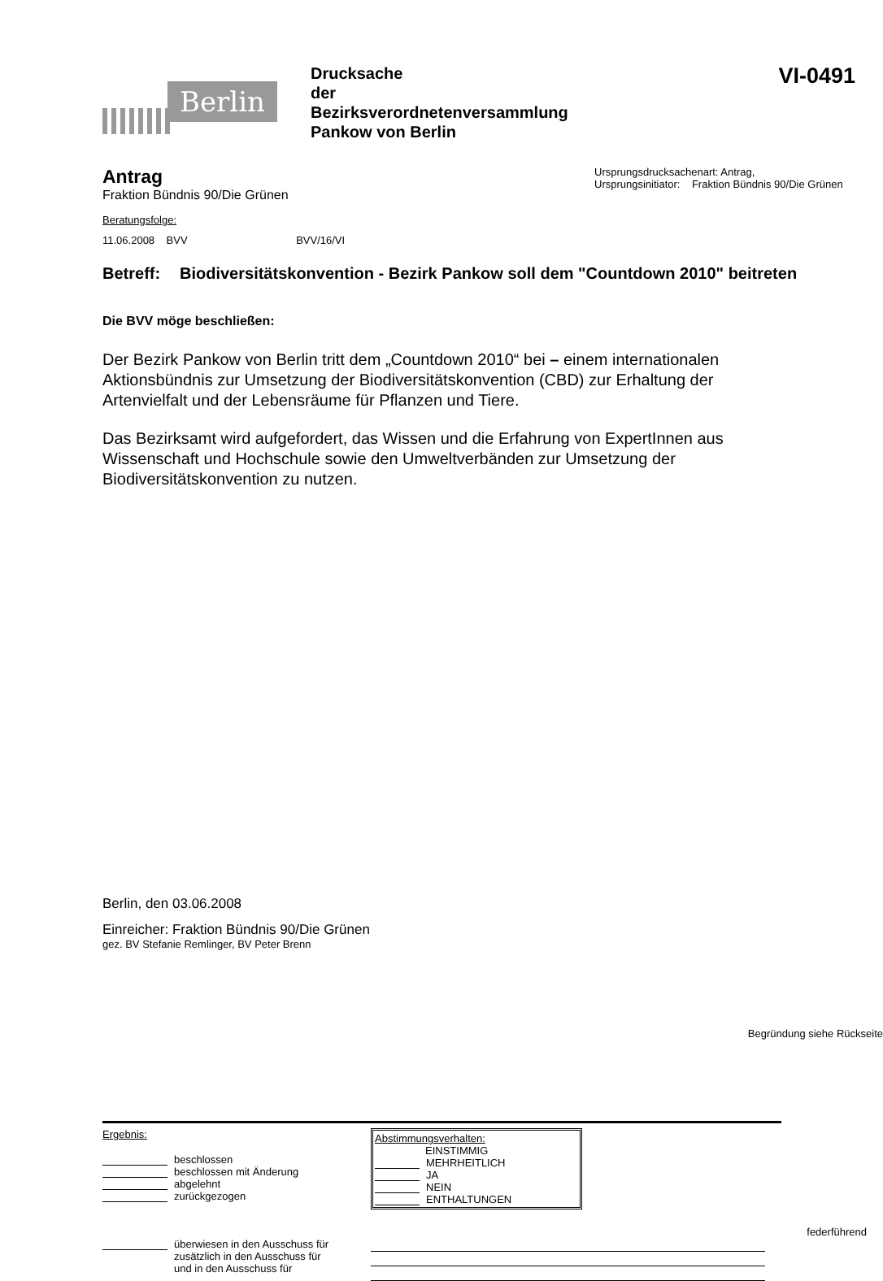Berlin
Drucksache
der
Bezirksverordnetenversammlung
Pankow von Berlin
VI-0491
Antrag
Fraktion Bündnis 90/Die Grünen
Ursprungsdrucksachenart: Antrag,
Ursprungsinitiator: Fraktion Bündnis 90/Die Grünen
Beratungsfolge:
11.06.2008 BVV BVV/16/VI
Betreff:
Biodiversitätskonvention - Bezirk Pankow soll dem "Countdown 2010" beitreten
Die BVV möge beschließen:
Der Bezirk Pankow von Berlin tritt dem „Countdown 2010“ bei – einem internationalen Aktionsbündnis zur Umsetzung der Biodiversitätskonvention (CBD) zur Erhaltung der Artenvielfalt und der Lebensräume für Pflanzen und Tiere.
Das Bezirksamt wird aufgefordert, das Wissen und die Erfahrung von ExpertInnen aus Wissenschaft und Hochschule sowie den Umweltverbänden zur Umsetzung der Biodiversitätskonvention zu nutzen.
Berlin, den 03.06.2008
Einreicher: Fraktion Bündnis 90/Die Grünen
gez. BV Stefanie Remlinger, BV Peter Brenn
Begründung siehe Rückseite
Ergebnis:
beschlossen
beschlossen mit Änderung
abgelehnt
zurückgezogen
Abstimmungsverhalten:
EINSTIMMIG
MEHRHEITLICH
JA
NEIN
ENTHALTUNGEN
federführend
überwiesen in den Ausschuss für
zusätzlich in den Ausschuss für
und in den Ausschuss für